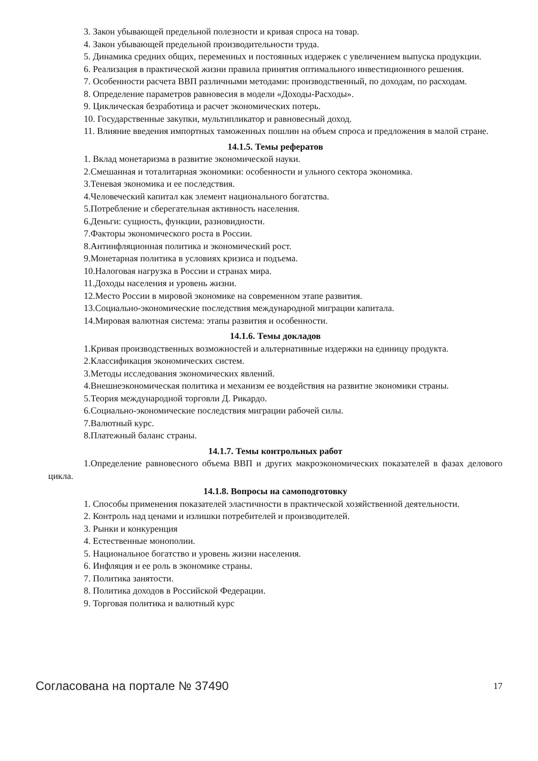3. Закон убывающей предельной полезности и кривая спроса на товар.
4. Закон убывающей предельной производительности труда.
5. Динамика средних общих, переменных и постоянных издержек с увеличением выпуска продукции.
6. Реализация в практической жизни правила принятия оптимального инвестиционного решения.
7. Особенности расчета ВВП различными методами: производственный, по доходам, по расходам.
8. Определение параметров равновесия в модели «Доходы-Расходы».
9. Циклическая безработица и расчет экономических потерь.
10. Государственные закупки, мультипликатор и равновесный доход.
11. Влияние введения импортных таможенных пошлин на объем спроса и предложения в малой стране.
14.1.5. Темы рефератов
1. Вклад монетаризма в развитие экономической науки.
2.Смешанная и тоталитарная экономики: особенности и ульного сектора экономика.
3.Теневая экономика и ее последствия.
4.Человеческий капитал как элемент национального богатства.
5.Потребление и сберегательная активность населения.
6.Деньги: сущность, функции, разновидности.
7.Факторы экономического роста в России.
8.Антинфляционная политика и экономический рост.
9.Монетарная политика в условиях кризиса и подъема.
10.Налоговая нагрузка в России и странах мира.
11.Доходы населения и уровень жизни.
12.Место России в мировой экономике на современном этапе развития.
13.Социально-экономические последствия международной миграции капитала.
14.Мировая валютная система: этапы развития и особенности.
14.1.6. Темы докладов
1.Кривая производственных возможностей и альтернативные издержки на единицу продукта.
2.Классификация экономических систем.
3.Методы исследования экономических явлений.
4.Внешнеэкономическая политика и механизм ее воздействия на развитие экономики страны.
5.Теория международной торговли Д. Рикардо.
6.Социально-экономические последствия миграции рабочей силы.
7.Валютный курс.
8.Платежный баланс страны.
14.1.7. Темы контрольных работ
1.Определение равновесного объема ВВП и других макроэкономических показателей в фазах делового цикла.
14.1.8. Вопросы на самоподготовку
1. Способы применения показателей эластичности в практической хозяйственной деятельности.
2. Контроль над ценами и излишки потребителей и производителей.
3. Рынки и конкуренция
4. Естественные монополии.
5. Национальное богатство и уровень жизни населения.
6. Инфляция и ее роль в экономике страны.
7. Политика занятости.
8. Политика доходов в Российской Федерации.
9. Торговая политика и валютный курс
Согласована на портале № 37490 17